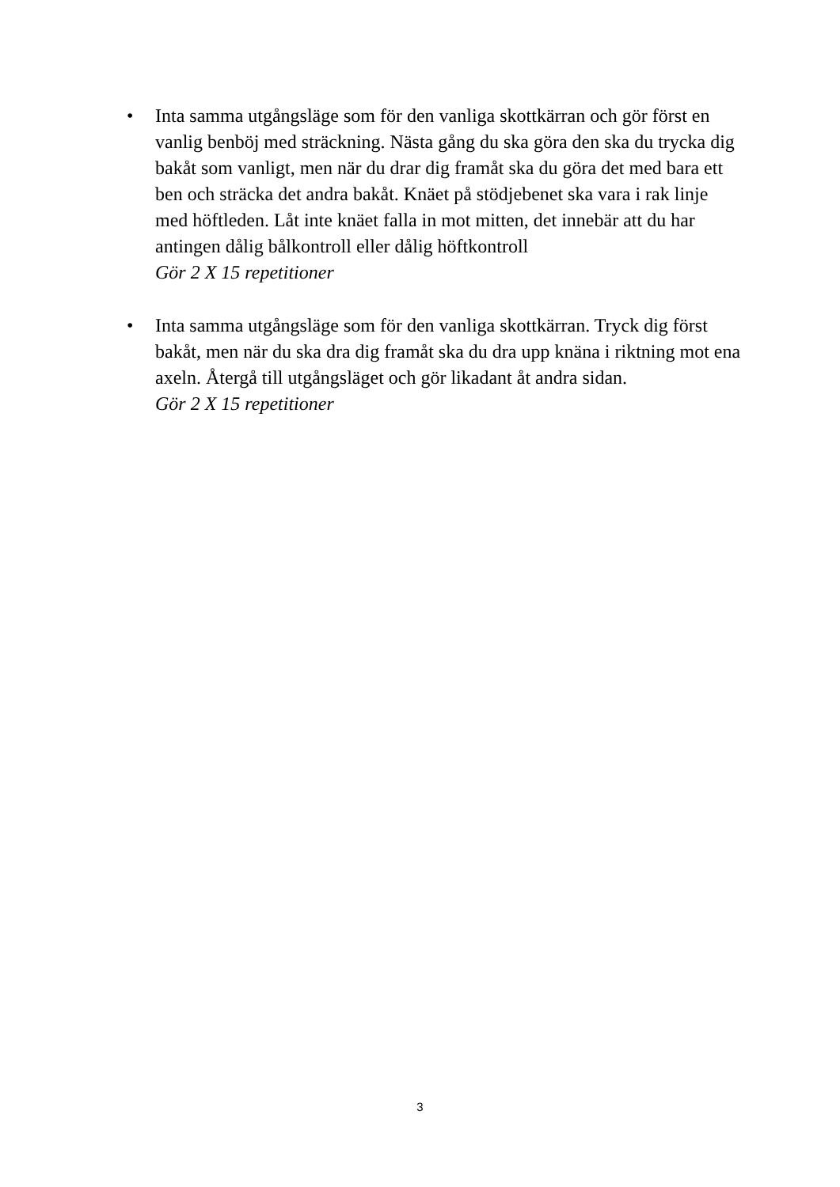• Inta samma utgångsläge som för den vanliga skottkärran och gör först en vanlig benböj med sträckning. Nästa gång du ska göra den ska du trycka dig bakåt som vanligt, men när du drar dig framåt ska du göra det med bara ett ben och sträcka det andra bakåt. Knäet på stödjebenet ska vara i rak linje med höftleden. Låt inte knäet falla in mot mitten, det innebär att du har antingen dålig bålkontroll eller dålig höftkontroll
Gör 2 X 15 repetitioner
• Inta samma utgångsläge som för den vanliga skottkärran. Tryck dig först bakåt, men när du ska dra dig framåt ska du dra upp knäna i riktning mot ena axeln. Återgå till utgångsläget och gör likadant åt andra sidan.
Gör 2 X 15 repetitioner
3